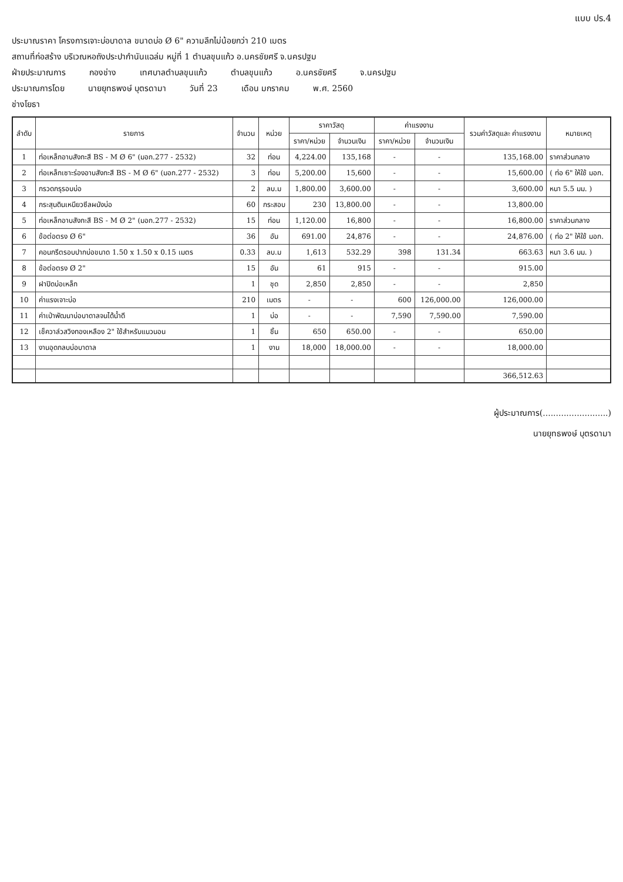แบบ ปร.4
ประมาณราคา โครงการเจาะบ่อบาดาล ขนาดบ่อ Ø 6" ความลึกไม่น้อยกว่า 210 เมตร
สถานที่ก่อสร้าง บริเวณหอถังประปากำนันแฉล่ม หมู่ที่ 1 ตำบลขุนแก้ว อ.นครชัยศรี จ.นครปฐม
ฝ่ายประมาณการ กองช่าง เทศบาลตำบลขุนแก้ว ตำบลขุนแก้ว อ.นครชัยศรี จ.นครปฐม
ประมาณการโดย นายยุทธพงษ์ บุตรดามา วันที่ 23 เดือน มกราคม พ.ศ. 2560
ช่างโยธา
| ลำดับ | รายการ | จำนวน | หน่วย | ราคาวัสดุ | | ค่าแรงงาน | | รวมค่าวัสดุและ ค่าแรงงาน | หมายเหตุ |
| --- | --- | --- | --- | --- | --- | --- | --- | --- | --- |
| | | | | ราคา/หน่วย | จำนวนเงิน | ราคา/หน่วย | จำนวนเงิน | | |
| 1 | ท่อเหล็กอาบสังกะสี BS - M Ø 6" (มอก.277 - 2532) | 32 | ท่อน | 4,224.00 | 135,168 | - | - | 135,168.00 | ราคาส่วนกลาง |
| 2 | ท่อเหล็กเซาะร่องอาบสังกะสี BS - M Ø 6" (มอก.277 - 2532) | 3 | ท่อน | 5,200.00 | 15,600 | - | - | 15,600.00 | ( ท่อ 6" ให้ใช้ มอก. |
| 3 | กรวดกรุรอบบ่อ | 2 | ลบ.ม | 1,800.00 | 3,600.00 | - | - | 3,600.00 | หนา 5.5 มม. ) |
| 4 | กระสุนดินเหนียวซีลผนังบ่อ | 60 | กระสอบ | 230 | 13,800.00 | - | - | 13,800.00 | |
| 5 | ท่อเหล็กอาบสังกะสี BS - M Ø 2" (มอก.277 - 2532) | 15 | ท่อน | 1,120.00 | 16,800 | - | - | 16,800.00 | ราคาส่วนกลาง |
| 6 | ข้อต่อตรง Ø 6" | 36 | อัน | 691.00 | 24,876 | - | - | 24,876.00 | ( ท่อ 2" ให้ใช้ มอก. |
| 7 | คอนกรีตรอบปากบ่อขนาด 1.50 x 1.50 x 0.15 เมตร | 0.33 | ลบ.ม | 1,613 | 532.29 | 398 | 131.34 | 663.63 | หนา 3.6 มม. ) |
| 8 | ข้อต่อตรง Ø 2" | 15 | อัน | 61 | 915 | - | - | 915.00 | |
| 9 | ฝาปิดบ่อเหล็ก | 1 | ชุด | 2,850 | 2,850 | - | - | 2,850 | |
| 10 | ค่าแรงเจาะบ่อ | 210 | เมตร | - | - | 600 | 126,000.00 | 126,000.00 | |
| 11 | ค่าเป่าพัฒนาบ่อบาดาลจนได้น้ำดี | 1 | บ่อ | - | - | 7,590 | 7,590.00 | 7,590.00 | |
| 12 | เช็ควาล์วสวิงทองเหลือง 2" ใช้สำหรับแนวนอน | 1 | ชิ้น | 650 | 650.00 | - | - | 650.00 | |
| 13 | งานอุดกลบบ่อบาดาล | 1 | งาน | 18,000 | 18,000.00 | - | - | 18,000.00 | |
| | | | | | | | | 366,512.63 | |
ผู้ประมาณการ(.........................)
นายยุทธพงษ์ บุตรดามา